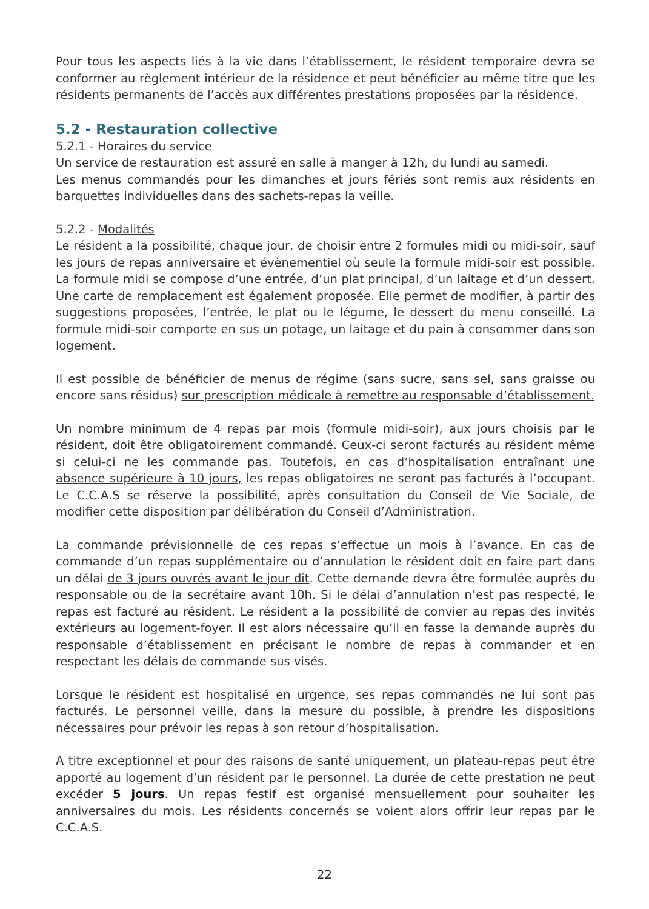Pour tous les aspects liés à la vie dans l’établissement, le résident temporaire devra se conformer au règlement intérieur de la résidence et peut bénéficier au même titre que les résidents permanents de l’accès aux différentes prestations proposées par la résidence.
5.2 - Restauration collective
5.2.1 - Horaires du service
Un service de restauration est assuré en salle à manger à 12h, du lundi au samedi.
Les menus commandés pour les dimanches et jours fériés sont remis aux résidents en barquettes individuelles dans des sachets-repas la veille.
5.2.2 - Modalités
Le résident a la possibilité, chaque jour, de choisir entre 2 formules midi ou midi-soir, sauf les jours de repas anniversaire et évènementiel où seule la formule midi-soir est possible. La formule midi se compose d’une entrée, d’un plat principal, d’un laitage et d’un dessert. Une carte de remplacement est également proposée. Elle permet de modifier, à partir des suggestions proposées, l’entrée, le plat ou le légume, le dessert du menu conseillé. La formule midi-soir comporte en sus un potage, un laitage et du pain à consommer dans son logement.
Il est possible de bénéficier de menus de régime (sans sucre, sans sel, sans graisse ou encore sans résidus) sur prescription médicale à remettre au responsable d’établissement.
Un nombre minimum de 4 repas par mois (formule midi-soir), aux jours choisis par le résident, doit être obligatoirement commandé. Ceux-ci seront facturés au résident même si celui-ci ne les commande pas. Toutefois, en cas d’hospitalisation entraînant une absence supérieure à 10 jours, les repas obligatoires ne seront pas facturés à l’occupant. Le C.C.A.S se réserve la possibilité, après consultation du Conseil de Vie Sociale, de modifier cette disposition par délibération du Conseil d’Administration.
La commande prévisionnelle de ces repas s’effectue un mois à l’avance. En cas de commande d’un repas supplémentaire ou d’annulation le résident doit en faire part dans un délai de 3 jours ouvrés avant le jour dit. Cette demande devra être formulée auprès du responsable ou de la secrétaire avant 10h. Si le délai d’annulation n’est pas respecté, le repas est facturé au résident. Le résident a la possibilité de convier au repas des invités extérieurs au logement-foyer. Il est alors nécessaire qu’il en fasse la demande auprès du responsable d’établissement en précisant le nombre de repas à commander et en respectant les délais de commande sus visés.
Lorsque le résident est hospitalisé en urgence, ses repas commandés ne lui sont pas facturés. Le personnel veille, dans la mesure du possible, à prendre les dispositions nécessaires pour prévoir les repas à son retour d’hospitalisation.
A titre exceptionnel et pour des raisons de santé uniquement, un plateau-repas peut être apporté au logement d’un résident par le personnel. La durée de cette prestation ne peut excéder 5 jours. Un repas festif est organisé mensuellement pour souhaiter les anniversaires du mois. Les résidents concernés se voient alors offrir leur repas par le C.C.A.S.
22